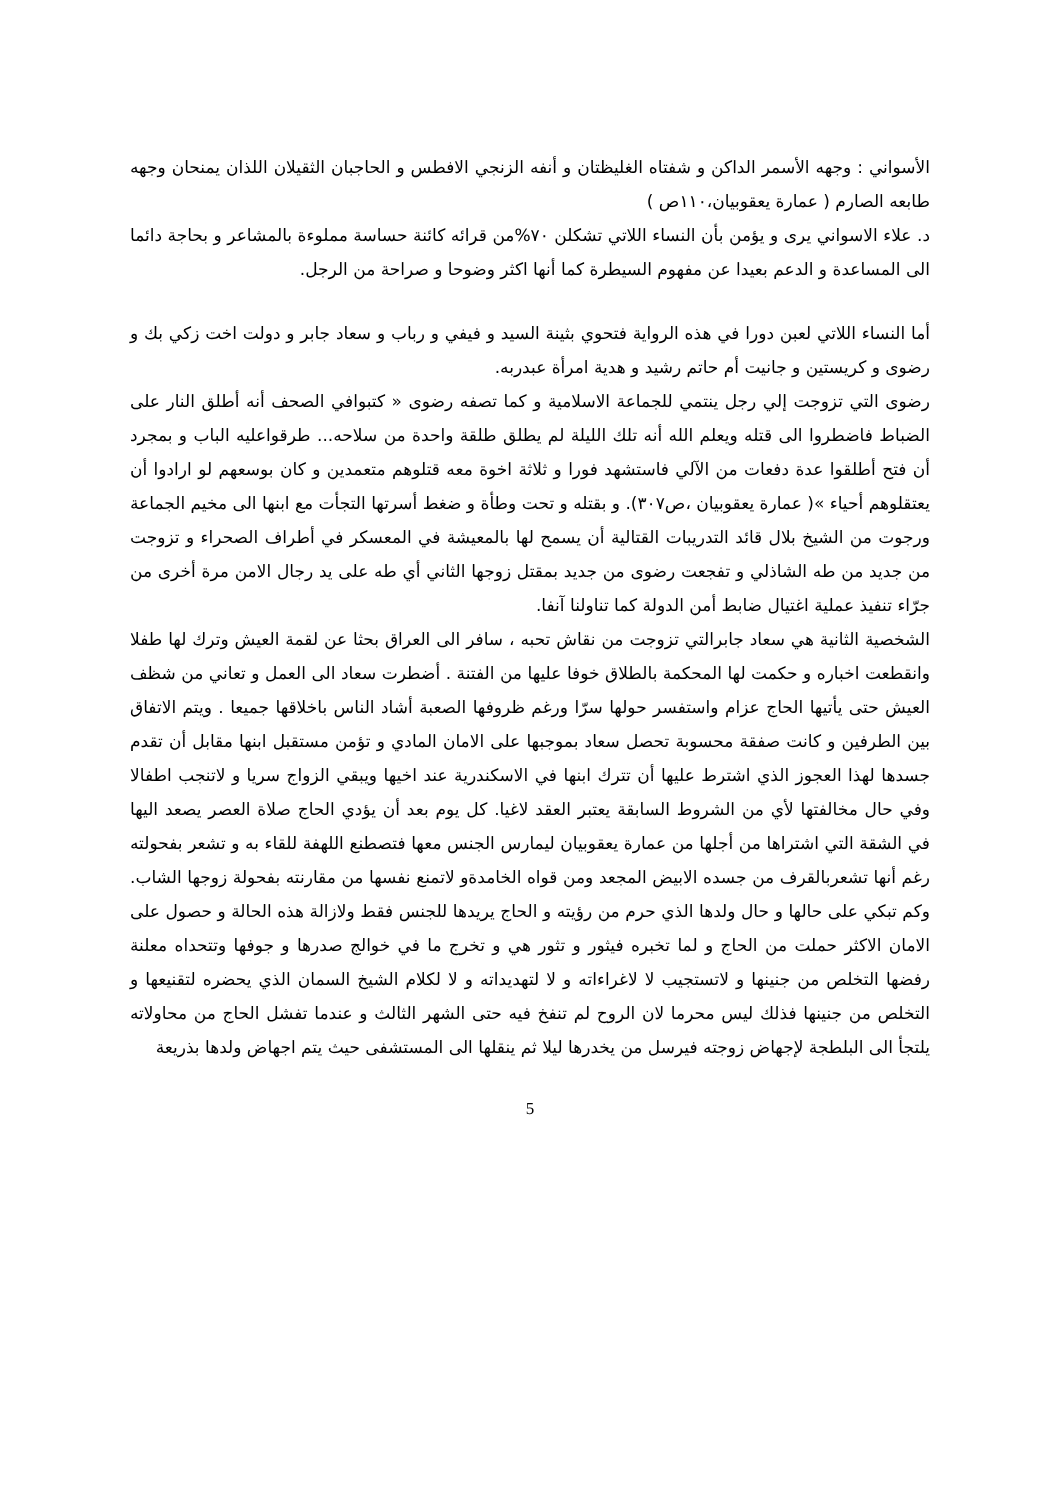الأسواني : وجهه الأسمر الداكن و شفتاه الغليظتان و أنفه الزنجي الافطس و الحاجبان الثقيلان اللذان يمنحان وجهه طابعه الصارم ( عمارة يعقوبيان،١١٠ص )
د. علاء الاسواني يرى و يؤمن بأن النساء اللاتي تشكلن ٧٠%من قرائه كائنة حساسة مملوءة بالمشاعر و بحاجة دائما الى المساعدة و الدعم بعيدا عن مفهوم السيطرة كما أنها اكثر وضوحا و صراحة من الرجل.
أما النساء اللاتي لعبن دورا في هذه الرواية فتحوي بثينة السيد و فيفي و رباب و سعاد جابر و دولت اخت زكي بك و رضوى و كريستين و جانيت أم حاتم رشيد و هدية امرأة عبدربه.
رضوى التي تزوجت إلي رجل ينتمي للجماعة الاسلامية و كما تصفه رضوى « كتبوافي الصحف أنه أطلق النار على الضباط فاضطروا الى قتله ويعلم الله أنه تلك الليلة لم يطلق طلقة واحدة من سلاحه... طرقواعليه الباب و بمجرد أن فتح أطلقوا عدة دفعات من الآلي فاستشهد فورا و ثلاثة اخوة معه قتلوهم متعمدين و كان بوسعهم لو ارادوا أن يعتقلوهم أحياء »( عمارة يعقوبيان ،ص٣٠٧). و بقتله و تحت وطأة و ضغط أسرتها التجأت مع ابنها الى مخيم الجماعة ورجوت من الشيخ بلال قائد التدريبات القتالية أن يسمح لها بالمعيشة في المعسكر في أطراف الصحراء و تزوجت من جديد من طه الشاذلي و تفجعت رضوى من جديد بمقتل زوجها الثاني أي طه على يد رجال الامن مرة أخرى من جرّاء تنفيذ عملية اغتيال ضابط أمن الدولة كما تناولنا آنفا.
الشخصية الثانية هي سعاد جابرالتي تزوجت من نقاش تحبه ، سافر الى العراق بحثا عن لقمة العيش وترك لها طفلا وانقطعت اخباره و حكمت لها المحكمة بالطلاق خوفا عليها من الفتنة . أضطرت سعاد الى العمل و تعاني من شظف العيش حتى يأتيها الحاج عزام واستفسر حولها سرّا ورغم ظروفها الصعبة أشاد الناس باخلاقها جميعا . ويتم الاتفاق بين الطرفين و كانت صفقة محسوبة تحصل سعاد بموجبها على الامان المادي و تؤمن مستقبل ابنها مقابل أن تقدم جسدها لهذا العجوز الذي اشترط عليها أن تترك ابنها في الاسكندرية عند اخيها ويبقي الزواج سريا و لاتنجب اطفالا وفي حال مخالفتها لأي من الشروط السابقة يعتبر العقد لاغيا. كل يوم بعد أن يؤدي الحاج صلاة العصر يصعد اليها في الشقة التي اشتراها من أجلها من عمارة يعقوبيان ليمارس الجنس معها فتصطنع اللهفة للقاء به و تشعر بفحولته رغم أنها تشعربالقرف من جسده الابيض المجعد ومن قواه الخامدةو لاتمنع نفسها من مقارنته بفحولة زوجها الشاب. وكم تبكي على حالها و حال ولدها الذي حرم من رؤيته و الحاج يريدها للجنس فقط ولازالة هذه الحالة و حصول على الامان الاكثر حملت من الحاج و لما تخبره فيثور و تثور هي و تخرج ما في خوالج صدرها و جوفها وتتحداه معلنة رفضها التخلص من جنينها و لاتستجيب لا لاغراءاته و لا لتهديداته و لا لكلام الشيخ السمان الذي يحضره لتقنيعها و التخلص من جنينها فذلك ليس محرما لان الروح لم تنفخ فيه حتى الشهر الثالث و عندما تفشل الحاج من محاولاته يلتجأ الى البلطجة لإجهاض زوجته فيرسل من يخدرها ليلا ثم ينقلها الى المستشفى حيث يتم اجهاض ولدها بذريعة
5